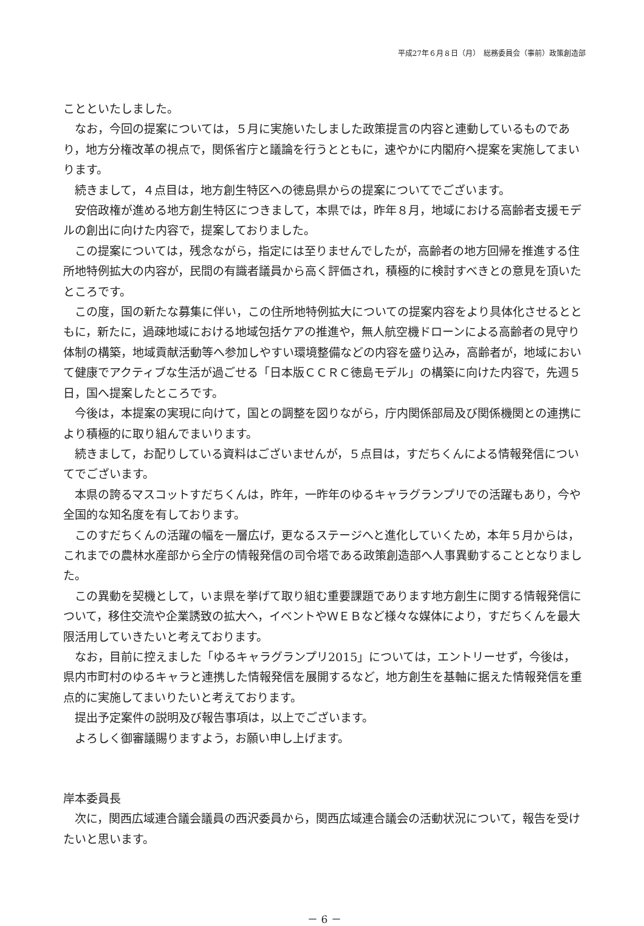平成27年６月８日（月）　総務委員会（事前）政策創造部
ことといたしました。
なお，今回の提案については，５月に実施いたしました政策提言の内容と連動しているものであり，地方分権改革の視点で，関係省庁と議論を行うとともに，速やかに内閣府へ提案を実施してまいります。
続きまして，４点目は，地方創生特区への徳島県からの提案についてでございます。
安倍政権が進める地方創生特区につきまして，本県では，昨年８月，地域における高齢者支援モデルの創出に向けた内容で，提案しておりました。
この提案については，残念ながら，指定には至りませんでしたが，高齢者の地方回帰を推進する住所地特例拡大の内容が，民間の有識者議員から高く評価され，積極的に検討すべきとの意見を頂いたところです。
この度，国の新たな募集に伴い，この住所地特例拡大についての提案内容をより具体化させるとともに，新たに，過疎地域における地域包括ケアの推進や，無人航空機ドローンによる高齢者の見守り体制の構築，地域貢献活動等へ参加しやすい環境整備などの内容を盛り込み，高齢者が，地域において健康でアクティブな生活が過ごせる「日本版ＣＣＲＣ徳島モデル」の構築に向けた内容で，先週５日，国へ提案したところです。
今後は，本提案の実現に向けて，国との調整を図りながら，庁内関係部局及び関係機関との連携により積極的に取り組んでまいります。
続きまして，お配りしている資料はございませんが，５点目は，すだちくんによる情報発信についてでございます。
本県の誇るマスコットすだちくんは，昨年，一昨年のゆるキャラグランプリでの活躍もあり，今や全国的な知名度を有しております。
このすだちくんの活躍の幅を一層広げ，更なるステージへと進化していくため，本年５月からは，これまでの農林水産部から全庁の情報発信の司令塔である政策創造部へ人事異動することとなりました。
この異動を契機として，いま県を挙げて取り組む重要課題であります地方創生に関する情報発信について，移住交流や企業誘致の拡大へ，イベントやＷＥＢなど様々な媒体により，すだちくんを最大限活用していきたいと考えております。
なお，目前に控えました「ゆるキャラグランプリ2015」については，エントリーせず，今後は，県内市町村のゆるキャラと連携した情報発信を展開するなど，地方創生を基軸に据えた情報発信を重点的に実施してまいりたいと考えております。
提出予定案件の説明及び報告事項は，以上でございます。
よろしく御審議賜りますよう，お願い申し上げます。
岸本委員長
次に，関西広域連合議会議員の西沢委員から，関西広域連合議会の活動状況について，報告を受けたいと思います。
－ 6 －